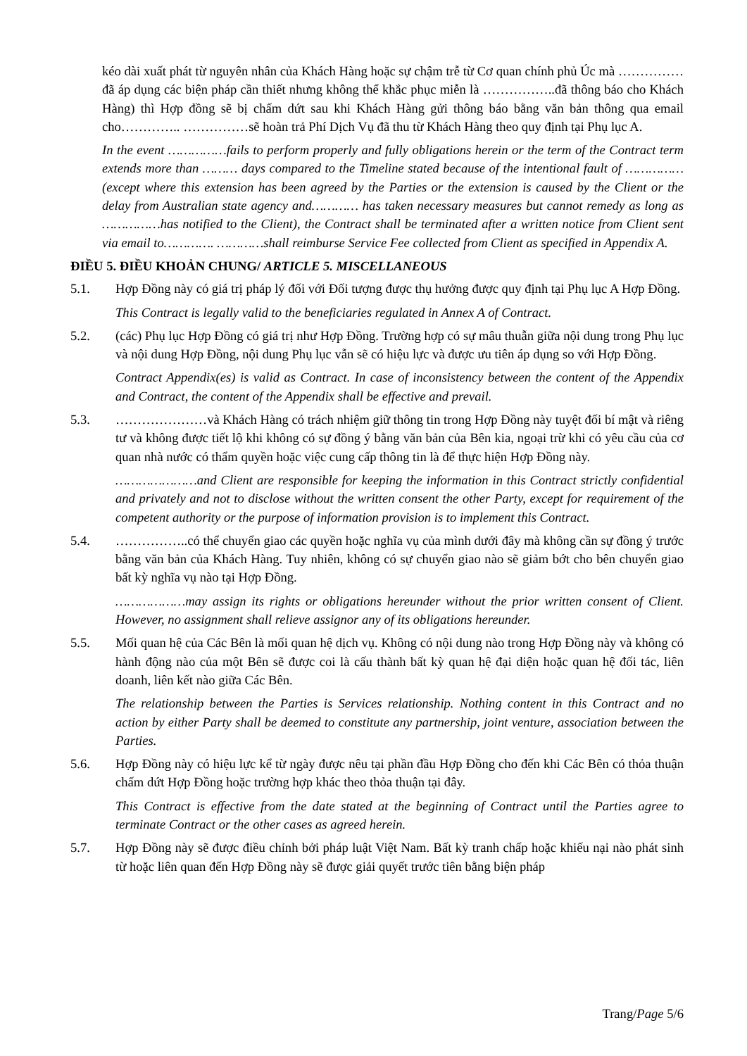kéo dài xuất phát từ nguyên nhân của Khách Hàng hoặc sự chậm trễ từ Cơ quan chính phủ Úc mà ……………đã áp dụng các biện pháp cần thiết nhưng không thể khắc phục miễn là ……………..đã thông báo cho Khách Hàng) thì Hợp đồng sẽ bị chấm dứt sau khi Khách Hàng gửi thông báo bằng văn bản thông qua email cho………….. ……………sẽ hoàn trả Phí Dịch Vụ đã thu từ Khách Hàng theo quy định tại Phụ lục A.
In the event ……………fails to perform properly and fully obligations herein or the term of the Contract term extends more than ……… days compared to the Timeline stated because of the intentional fault of …………… (except where this extension has been agreed by the Parties or the extension is caused by the Client or the delay from Australian state agency and………… has taken necessary measures but cannot remedy as long as ……………has notified to the Client), the Contract shall be terminated after a written notice from Client sent via email to…………. …………shall reimburse Service Fee collected from Client as specified in Appendix A.
ĐIỀU 5. ĐIỀU KHOẢN CHUNG/ ARTICLE 5. MISCELLANEOUS
5.1. Hợp Đồng này có giá trị pháp lý đối với Đối tượng được thụ hưởng được quy định tại Phụ lục A Hợp Đồng.
This Contract is legally valid to the beneficiaries regulated in Annex A of Contract.
5.2. (các) Phụ lục Hợp Đồng có giá trị như Hợp Đồng. Trường hợp có sự mâu thuẫn giữa nội dung trong Phụ lục và nội dung Hợp Đồng, nội dung Phụ lục vẫn sẽ có hiệu lực và được ưu tiên áp dụng so với Hợp Đồng.
Contract Appendix(es) is valid as Contract. In case of inconsistency between the content of the Appendix and Contract, the content of the Appendix shall be effective and prevail.
5.3. …………………và Khách Hàng có trách nhiệm giữ thông tin trong Hợp Đồng này tuyệt đối bí mật và riêng tư và không được tiết lộ khi không có sự đồng ý bằng văn bản của Bên kia, ngoại trừ khi có yêu cầu của cơ quan nhà nước có thẩm quyền hoặc việc cung cấp thông tin là để thực hiện Hợp Đồng này.
…………………and Client are responsible for keeping the information in this Contract strictly confidential and privately and not to disclose without the written consent the other Party, except for requirement of the competent authority or the purpose of information provision is to implement this Contract.
5.4. ……………..có thể chuyển giao các quyền hoặc nghĩa vụ của mình dưới đây mà không cần sự đồng ý trước bằng văn bản của Khách Hàng. Tuy nhiên, không có sự chuyển giao nào sẽ giảm bớt cho bên chuyển giao bất kỳ nghĩa vụ nào tại Hợp Đồng.
………………may assign its rights or obligations hereunder without the prior written consent of Client. However, no assignment shall relieve assignor any of its obligations hereunder.
5.5. Mối quan hệ của Các Bên là mối quan hệ dịch vụ. Không có nội dung nào trong Hợp Đồng này và không có hành động nào của một Bên sẽ được coi là cấu thành bất kỳ quan hệ đại diện hoặc quan hệ đối tác, liên doanh, liên kết nào giữa Các Bên.
The relationship between the Parties is Services relationship. Nothing content in this Contract and no action by either Party shall be deemed to constitute any partnership, joint venture, association between the Parties.
5.6. Hợp Đồng này có hiệu lực kể từ ngày được nêu tại phần đầu Hợp Đồng cho đến khi Các Bên có thỏa thuận chấm dứt Hợp Đồng hoặc trường hợp khác theo thỏa thuận tại đây.
This Contract is effective from the date stated at the beginning of Contract until the Parties agree to terminate Contract or the other cases as agreed herein.
5.7. Hợp Đồng này sẽ được điều chỉnh bởi pháp luật Việt Nam. Bất kỳ tranh chấp hoặc khiếu nại nào phát sinh từ hoặc liên quan đến Hợp Đồng này sẽ được giải quyết trước tiên bằng biện pháp
Trang/Page 5/6